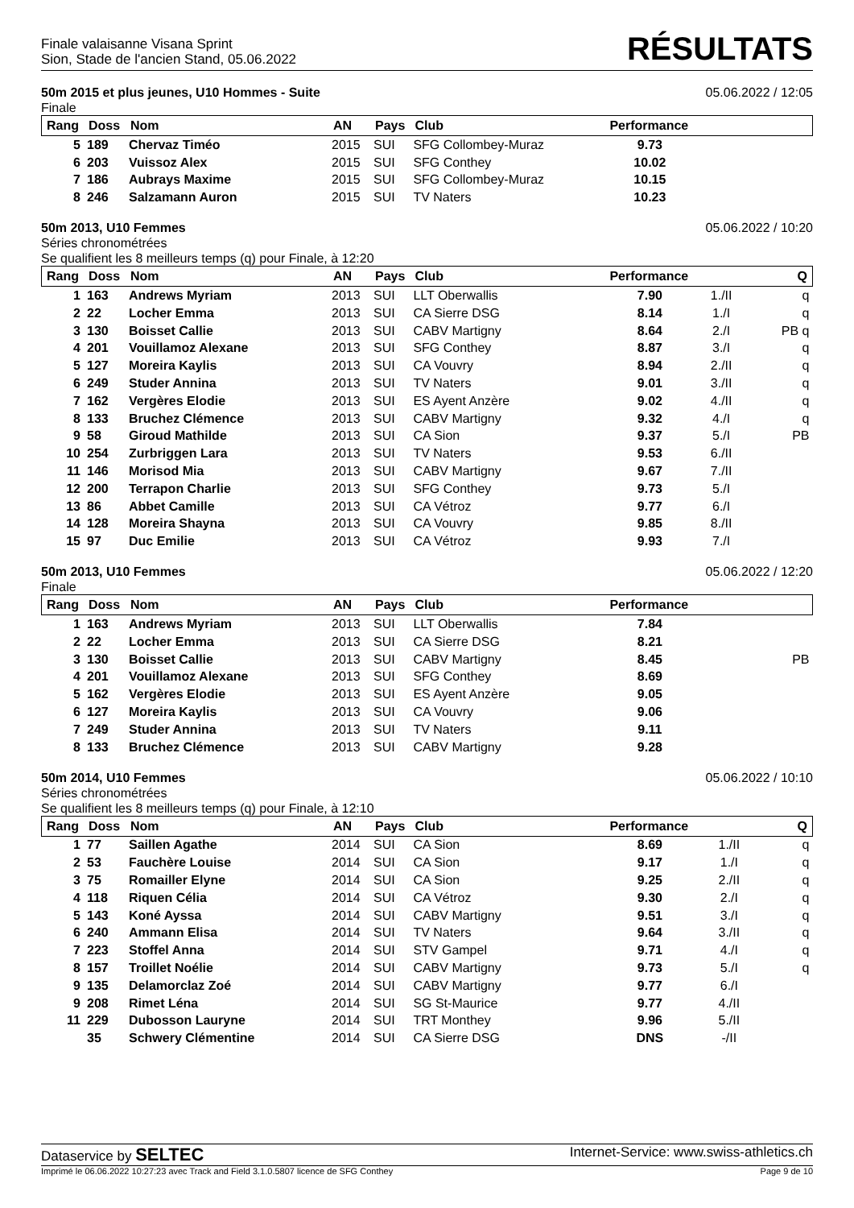Finale valaisanne Visana Sprint
Sion, Stade de l'ancien Stand, 05.06.2022
RÉSULTATS
50m 2015 et plus jeunes, U10 Hommes - Suite 05.06.2022 / 12:05
Finale
| Rang | Doss | Nom | AN | Pays | Club | Performance | | |
| --- | --- | --- | --- | --- | --- | --- | --- | --- |
| 5 | 189 | Chervaz Timéo | 2015 | SUI | SFG Collombey-Muraz | 9.73 | | |
| 6 | 203 | Vuissoz Alex | 2015 | SUI | SFG Conthey | 10.02 | | |
| 7 | 186 | Aubrays Maxime | 2015 | SUI | SFG Collombey-Muraz | 10.15 | | |
| 8 | 246 | Salzamann Auron | 2015 | SUI | TV Naters | 10.23 | | |
50m 2013, U10 Femmes 05.06.2022 / 10:20
Séries chronométrées
Se qualifient les 8 meilleurs temps (q) pour Finale, à 12:20
| Rang | Doss | Nom | AN | Pays | Club | Performance | | Q |
| --- | --- | --- | --- | --- | --- | --- | --- | --- |
| 1 | 163 | Andrews Myriam | 2013 | SUI | LLT Oberwallis | 7.90 | 1./II | q |
| 2 | 22 | Locher Emma | 2013 | SUI | CA Sierre DSG | 8.14 | 1./I | q |
| 3 | 130 | Boisset Callie | 2013 | SUI | CABV Martigny | 8.64 | 2./I | PB q |
| 4 | 201 | Vouillamoz Alexane | 2013 | SUI | SFG Conthey | 8.87 | 3./I | q |
| 5 | 127 | Moreira Kaylis | 2013 | SUI | CA Vouvry | 8.94 | 2./II | q |
| 6 | 249 | Studer Annina | 2013 | SUI | TV Naters | 9.01 | 3./II | q |
| 7 | 162 | Vergères Elodie | 2013 | SUI | ES Ayent Anzère | 9.02 | 4./II | q |
| 8 | 133 | Bruchez Clémence | 2013 | SUI | CABV Martigny | 9.32 | 4./I | q |
| 9 | 58 | Giroud Mathilde | 2013 | SUI | CA Sion | 9.37 | 5./I | PB |
| 10 | 254 | Zurbriggen Lara | 2013 | SUI | TV Naters | 9.53 | 6./II | |
| 11 | 146 | Morisod Mia | 2013 | SUI | CABV Martigny | 9.67 | 7./II | |
| 12 | 200 | Terrapon Charlie | 2013 | SUI | SFG Conthey | 9.73 | 5./I | |
| 13 | 86 | Abbet Camille | 2013 | SUI | CA Vétroz | 9.77 | 6./I | |
| 14 | 128 | Moreira Shayna | 2013 | SUI | CA Vouvry | 9.85 | 8./II | |
| 15 | 97 | Duc Emilie | 2013 | SUI | CA Vétroz | 9.93 | 7./I | |
50m 2013, U10 Femmes 05.06.2022 / 12:20
Finale
| Rang | Doss | Nom | AN | Pays | Club | Performance | | |
| --- | --- | --- | --- | --- | --- | --- | --- | --- |
| 1 | 163 | Andrews Myriam | 2013 | SUI | LLT Oberwallis | 7.84 | | |
| 2 | 22 | Locher Emma | 2013 | SUI | CA Sierre DSG | 8.21 | | |
| 3 | 130 | Boisset Callie | 2013 | SUI | CABV Martigny | 8.45 | | PB |
| 4 | 201 | Vouillamoz Alexane | 2013 | SUI | SFG Conthey | 8.69 | | |
| 5 | 162 | Vergères Elodie | 2013 | SUI | ES Ayent Anzère | 9.05 | | |
| 6 | 127 | Moreira Kaylis | 2013 | SUI | CA Vouvry | 9.06 | | |
| 7 | 249 | Studer Annina | 2013 | SUI | TV Naters | 9.11 | | |
| 8 | 133 | Bruchez Clémence | 2013 | SUI | CABV Martigny | 9.28 | | |
50m 2014, U10 Femmes 05.06.2022 / 10:10
Séries chronométrées
Se qualifient les 8 meilleurs temps (q) pour Finale, à 12:10
| Rang | Doss | Nom | AN | Pays | Club | Performance | | Q |
| --- | --- | --- | --- | --- | --- | --- | --- | --- |
| 1 | 77 | Saillen Agathe | 2014 | SUI | CA Sion | 8.69 | 1./II | q |
| 2 | 53 | Fauchère Louise | 2014 | SUI | CA Sion | 9.17 | 1./I | q |
| 3 | 75 | Romailler Elyne | 2014 | SUI | CA Sion | 9.25 | 2./II | q |
| 4 | 118 | Riquen Célia | 2014 | SUI | CA Vétroz | 9.30 | 2./I | q |
| 5 | 143 | Koné Ayssa | 2014 | SUI | CABV Martigny | 9.51 | 3./I | q |
| 6 | 240 | Ammann Elisa | 2014 | SUI | TV Naters | 9.64 | 3./II | q |
| 7 | 223 | Stoffel Anna | 2014 | SUI | STV Gampel | 9.71 | 4./I | q |
| 8 | 157 | Troillet Noélie | 2014 | SUI | CABV Martigny | 9.73 | 5./I | q |
| 9 | 135 | Delamorclaz Zoé | 2014 | SUI | CABV Martigny | 9.77 | 6./I | |
| 9 | 208 | Rimet Léna | 2014 | SUI | SG St-Maurice | 9.77 | 4./II | |
| 11 | 229 | Dubosson Lauryne | 2014 | SUI | TRT Monthey | 9.96 | 5./II | |
| | 35 | Schwery Clémentine | 2014 | SUI | CA Sierre DSG | DNS | -/II | |
Dataservice by SELTEC Internet-Service: www.swiss-athletics.ch
Imprimé le 06.06.2022 10:27:23 avec Track and Field 3.1.0.5807 licence de SFG Conthey Page 9 de 10